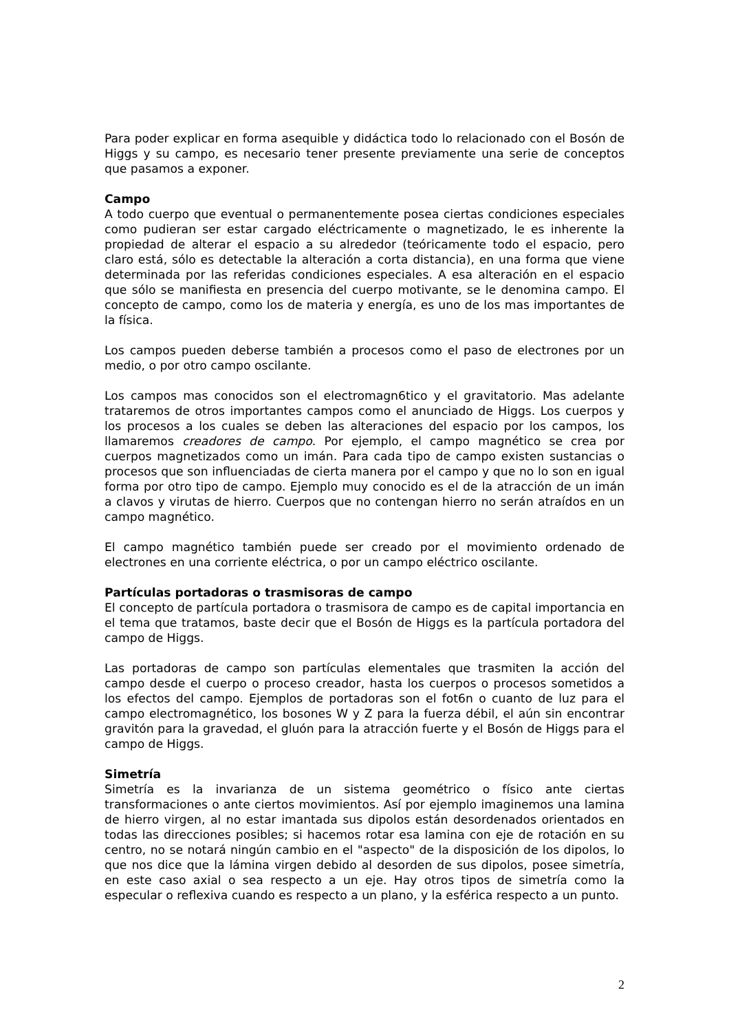Para poder explicar en forma asequible y didáctica todo lo relacionado con el Bosón de Higgs y su campo, es necesario tener presente previamente una serie de conceptos que pasamos a exponer.
Campo
A todo cuerpo que eventual o permanentemente posea ciertas condiciones especiales como pudieran ser estar cargado eléctricamente o magnetizado, le es inherente la propiedad de alterar el espacio a su alrededor (teóricamente todo el espacio, pero claro está, sólo es detectable la alteración a corta distancia), en una forma que viene determinada por las referidas condiciones especiales. A esa alteración en el espacio que sólo se manifiesta en presencia del cuerpo motivante, se le denomina campo. El concepto de campo, como los de materia y energía, es uno de los mas importantes de la física.
Los campos pueden deberse también a procesos como el paso de electrones por un medio, o por otro campo oscilante.
Los campos mas conocidos son el electromagn6tico y el gravitatorio. Mas adelante trataremos de otros importantes campos como el anunciado de Higgs. Los cuerpos y los procesos a los cuales se deben las alteraciones del espacio por los campos, los llamaremos creadores de campo. Por ejemplo, el campo magnético se crea por cuerpos magnetizados como un imán. Para cada tipo de campo existen sustancias o procesos que son influenciadas de cierta manera por el campo y que no lo son en igual forma por otro tipo de campo. Ejemplo muy conocido es el de la atracción de un imán a clavos y virutas de hierro. Cuerpos que no contengan hierro no serán atraídos en un campo magnético.
El campo magnético también puede ser creado por el movimiento ordenado de electrones en una corriente eléctrica, o por un campo eléctrico oscilante.
Partículas portadoras o trasmisoras de campo
El concepto de partícula portadora o trasmisora de campo es de capital importancia en el tema que tratamos, baste decir que el Bosón de Higgs es la partícula portadora del campo de Higgs.
Las portadoras de campo son partículas elementales que trasmiten la acción del campo desde el cuerpo o proceso creador, hasta los cuerpos o procesos sometidos a los efectos del campo. Ejemplos de portadoras son el fot6n o cuanto de luz para el campo electromagnético, los bosones W y Z para la fuerza débil, el aún sin encontrar gravitón para la gravedad, el gluón para la atracción fuerte y el Bosón de Higgs para el campo de Higgs.
Simetría
Simetría es la invarianza de un sistema geométrico o físico ante ciertas transformaciones o ante ciertos movimientos. Así por ejemplo imaginemos una lamina de hierro virgen, al no estar imantada sus dipolos están desordenados orientados en todas las direcciones posibles; si hacemos rotar esa lamina con eje de rotación en su centro, no se notará ningún cambio en el "aspecto" de la disposición de los dipolos, lo que nos dice que la lámina virgen debido al desorden de sus dipolos, posee simetría, en este caso axial o sea respecto a un eje. Hay otros tipos de simetría como la especular o reflexiva cuando es respecto a un plano, y la esférica respecto a un punto.
2